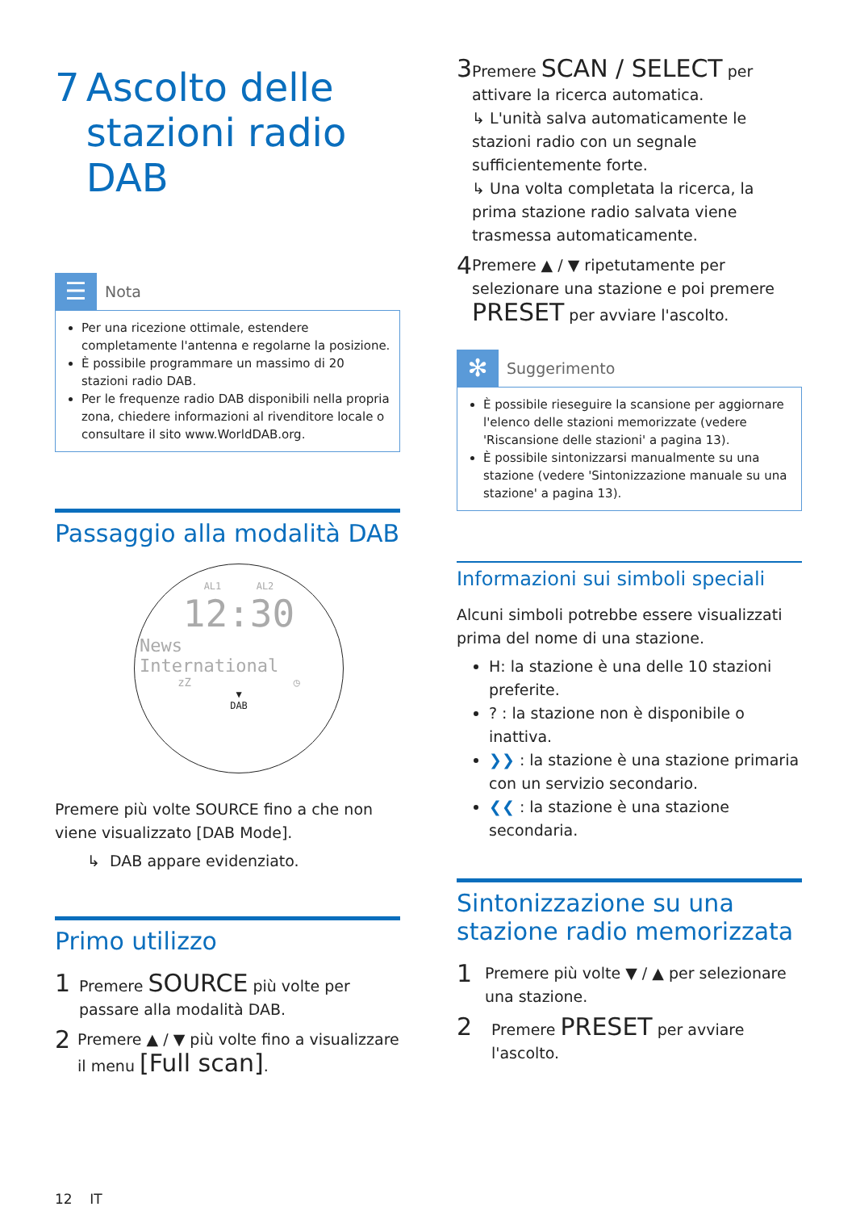7 Ascolto delle stazioni radio DAB
☰
Nota
Per una ricezione ottimale, estendere completamente l'antenna e regolarne la posizione.
È possibile programmare un massimo di 20 stazioni radio DAB.
Per le frequenze radio DAB disponibili nella propria zona, chiedere informazioni al rivenditore locale o consultare il sito www.WorldDAB.org.
Passaggio alla modalità DAB
AL1 AL2
12:30
News
International
zZ ◷
▼
DAB
Premere più volte SOURCE fino a che non viene visualizzato [DAB Mode].
↳ DAB appare evidenziato.
Primo utilizzo
1
Premere SOURCE più volte per passare alla modalità DAB.
2
Premere ▲ / ▼ più volte fino a visualizzare il menu [Full scan].
12 IT
3
Premere SCAN / SELECT per attivare la ricerca automatica.
↳ L'unità salva automaticamente le stazioni radio con un segnale sufficientemente forte.
↳ Una volta completata la ricerca, la prima stazione radio salvata viene trasmessa automaticamente.
4
Premere ▲ / ▼ ripetutamente per selezionare una stazione e poi premere PRESET per avviare l'ascolto.
✻
Suggerimento
È possibile rieseguire la scansione per aggiornare l'elenco delle stazioni memorizzate (vedere 'Riscansione delle stazioni' a pagina 13).
È possibile sintonizzarsi manualmente su una stazione (vedere 'Sintonizzazione manuale su una stazione' a pagina 13).
Informazioni sui simboli speciali
Alcuni simboli potrebbe essere visualizzati prima del nome di una stazione.
H: la stazione è una delle 10 stazioni preferite.
? : la stazione non è disponibile o inattiva.
❯❯ : la stazione è una stazione primaria con un servizio secondario.
❮❮ : la stazione è una stazione secondaria.
Sintonizzazione su una stazione radio memorizzata
1
Premere più volte ▼ / ▲ per selezionare una stazione.
2
Premere PRESET per avviare l'ascolto.